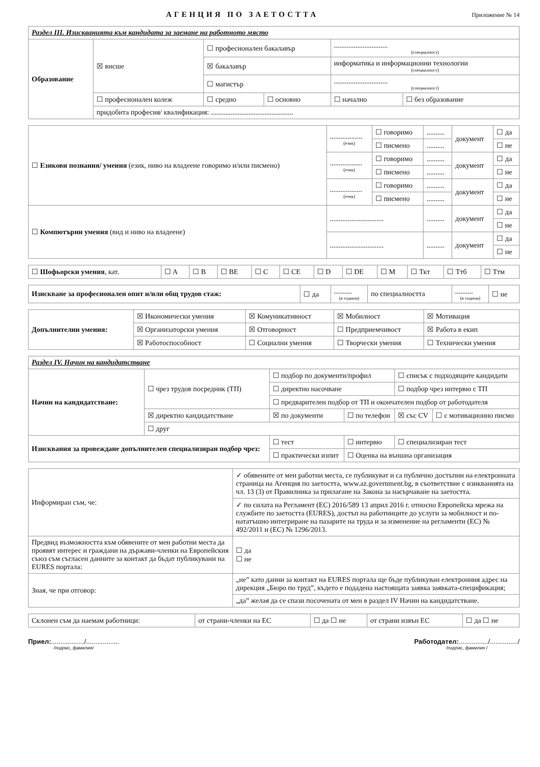АГЕНЦИЯ ПО ЗАЕТОСТТА
Приложение № 14
| Раздел III. Изискванията към кандидата за заемане на работното място | | | | | |
| --- | --- | --- | --- | --- | --- |
| Образование | ☒ висше | ☐ професионален бакалавър | | .............................. (специалност) | |
| | | ☒ бакалавър | | информатика и информационни технологии (специалност) | |
| | | ☐ магистър | | .............................. (специалност) | |
| | ☐ професионален колеж | ☐ средно | ☐ основно | ☐ начално | ☐ без образование |
| | придобита професия/ квалификация: .............................................. | | | | |
| ☐ Езикови познания/ умения (език, ниво на владеене говоримо и/или писмено) | .................. (език) | ☐ говоримо | .......... | документ | ☐ да |
| | | ☐ писмено | .......... | | ☐ не |
| | .................. (език) | ☐ говоримо | .......... | документ | ☐ да |
| | | ☐ писмено | .......... | | ☐ не |
| | .................. (език) | ☐ говоримо | .......... | документ | ☐ да |
| | | ☐ писмено | .......... | | ☐ не |
| ☐ Компютърни умения (вид и ниво на владеене) | .............................. | | .......... | документ | ☐ да |
| | | | | | ☐ не |
| | .............................. | | .......... | документ | ☐ да |
| | | | | | ☐ не |
| ☐ Шофьорски умения , кат. | ☐ A | ☐ B | ☐ BE | ☐ C | ☐ CE | ☐ D | ☐ DE | ☐ M | ☐ Ткт | ☐ Ттб | ☐ Ттм |
| Изискване за професионален опит и/или общ трудов стаж: | ☐ да | .......... (в години) | по специалността | .......... (в години) | ☐ не |
| Допълнителни умения: | ☒ Икономически умения | ☒ Комуникативност | ☒ Мобилност | ☒ Мотивация |
| | ☒ Организаторски умения | ☒ Отговорност | ☐ Предприемчивост | ☒ Работа в екип |
| | ☒ Работоспособност | ☐ Социални умения | ☐ Творчески умения | ☐ Технически умения |
| Раздел IV. Начин на кандидатстване | | | | | |
| --- | --- | --- | --- | --- | --- |
| Начин на кандидатстване: | ☐ чрез трудов посредник (ТП) | ☐ подбор по документи/профил | | ☐ списък с подходящите кандидати | |
| | | ☐ директно насочване | | ☐ подбор чрез интервю с ТП | |
| | | ☐ предварителен подбор от ТП и окончателен подбор от работодателя | | | |
| | ☒ директно кандидатстване | ☒ по документи | ☐ по телефон | ☒ със CV | ☐ с мотивационно писмо |
| | ☐ друг | | | | |
| Изисквания за провеждане допълнителен специализиран подбор чрез: | | ☐ тест | ☐ интервю | ☐ специализиран тест | |
| | | ☐ практически изпит | ☐ Оценка на външна организация | | |
| Информиран съм, че: | ✓ обявените от мен работни места, се публикуват и са публично достъпни на електронната страница на Агенция по заетостта, www.az.government.bg, в съответствие с изикванията на чл. 13 (3) от Правилника за прилагане на Закона за насърчаване на заетостта. | |
| | ✓ по силата на Регламент (ЕС) 2016/589 13 април 2016 г. относно Европейска мрежа на службите по заетостта (EURES), достъп на работниците до услуги за мобилност и по-нататъшно интегриране на пазарите на труда и за изменение на регламенти (ЕС) № 492/2011 и (ЕС) № 1296/2013. | |
| Предвид възможността към обявените от мен работни места да проявят интерес и граждани на държави-членки на Европейския съюз съм съгласен данните за контакт да бъдат публикувани на EURES портала: | | ☐ да ☐ не |
| Зная, че при отговор: | „не” като данни за контакт на EURES портала ще бъде публикуван електронния адрес на дирекция „Бюро по труд”, където е подадена настоящата заявка заявката-спецификация; | |
| | „да” желая да се спази посочената от мен в раздел IV Начин на кандидатстване. | |
| Склонен съм да наемам работници: | от страни-членки на ЕС | ☐ да ☐ не | от страни извън ЕС | ☐ да ☐ не |
Приел:................../..................
/подпис, фамилия/
Работодател:................/.............../
/подпис, фамилия /